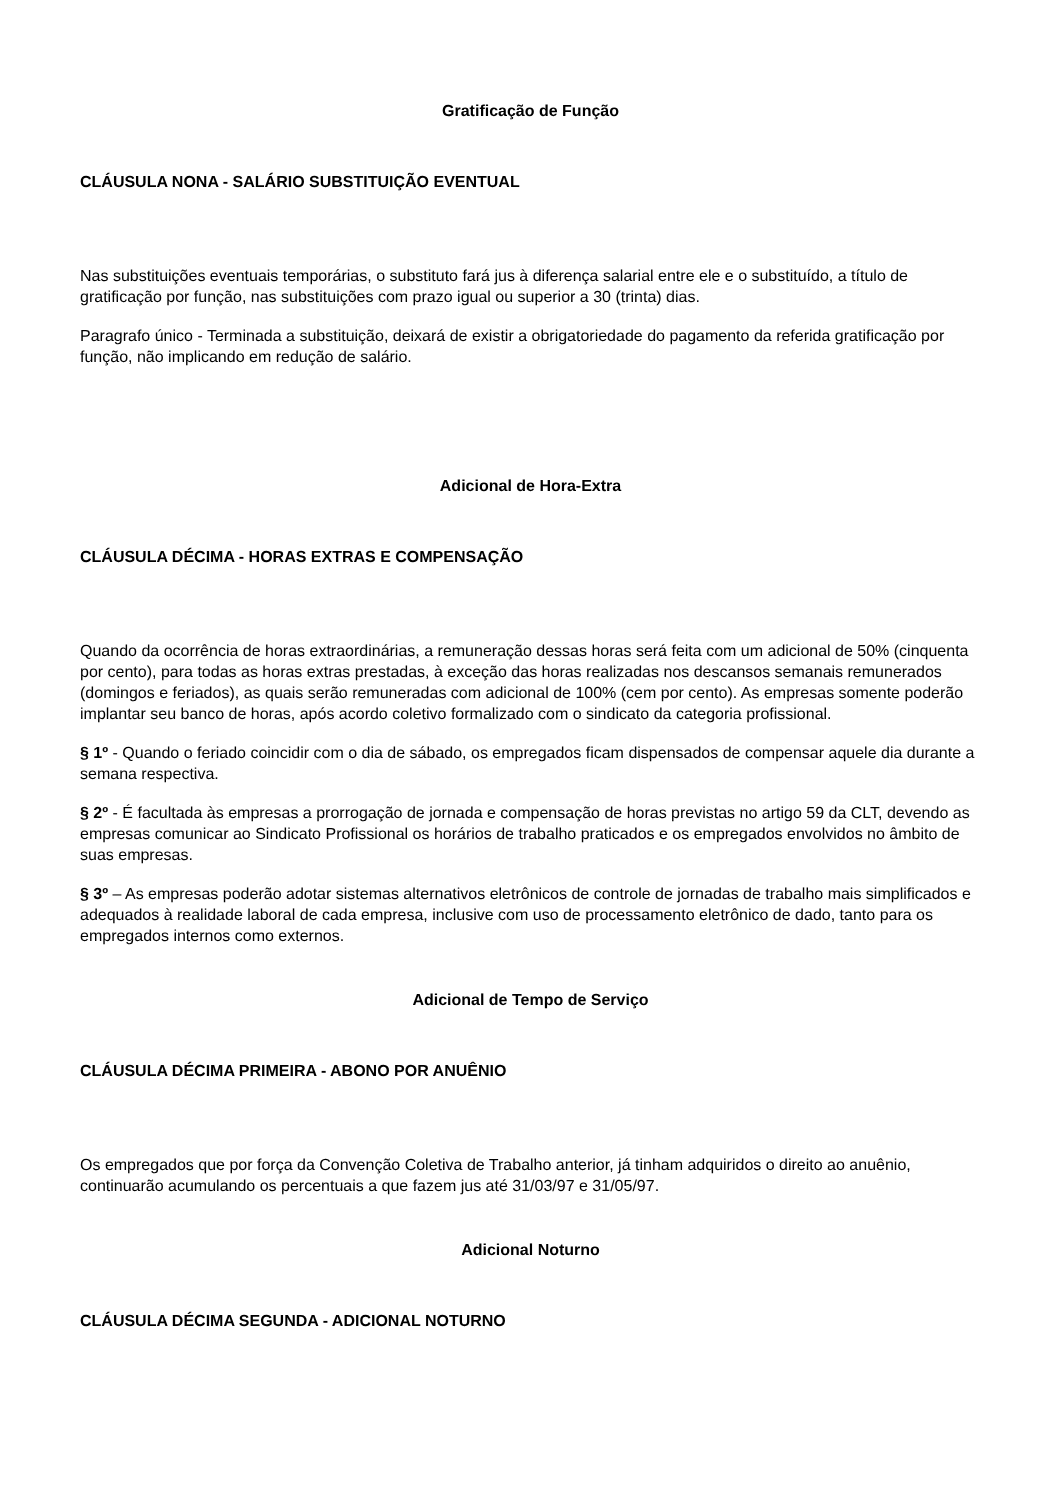Gratificação de Função
CLÁUSULA NONA - SALÁRIO SUBSTITUIÇÃO EVENTUAL
Nas substituições eventuais temporárias, o substituto fará jus à diferença salarial entre ele e o substituído, a título de gratificação por função, nas substituições com prazo igual ou superior a 30 (trinta) dias.
Paragrafo único - Terminada a substituição, deixará de existir a obrigatoriedade do pagamento da referida gratificação por função, não implicando em redução de salário.
Adicional de Hora-Extra
CLÁUSULA DÉCIMA - HORAS EXTRAS E COMPENSAÇÃO
Quando da ocorrência de horas extraordinárias, a remuneração dessas horas será feita com um adicional de 50% (cinquenta por cento), para todas as horas extras prestadas, à exceção das horas realizadas nos descansos semanais remunerados (domingos e feriados), as quais serão remuneradas com adicional de 100% (cem por cento). As empresas somente poderão implantar seu banco de horas, após acordo coletivo formalizado com o sindicato da categoria profissional.
§ 1º - Quando o feriado coincidir com o dia de sábado, os empregados ficam dispensados de compensar aquele dia durante a semana respectiva.
§ 2º - É facultada às empresas a prorrogação de jornada e compensação de horas previstas no artigo 59 da CLT, devendo as empresas comunicar ao Sindicato Profissional os horários de trabalho praticados e os empregados envolvidos no âmbito de suas empresas.
§ 3º – As empresas poderão adotar sistemas alternativos eletrônicos de controle de jornadas de trabalho mais simplificados e adequados à realidade laboral de cada empresa, inclusive com uso de processamento eletrônico de dado, tanto para os empregados internos como externos.
Adicional de Tempo de Serviço
CLÁUSULA DÉCIMA PRIMEIRA - ABONO POR ANUÊNIO
Os empregados que por força da Convenção Coletiva de Trabalho anterior, já tinham adquiridos o direito ao anuênio, continuarão acumulando os percentuais a que fazem jus até 31/03/97 e 31/05/97.
Adicional Noturno
CLÁUSULA DÉCIMA SEGUNDA - ADICIONAL NOTURNO